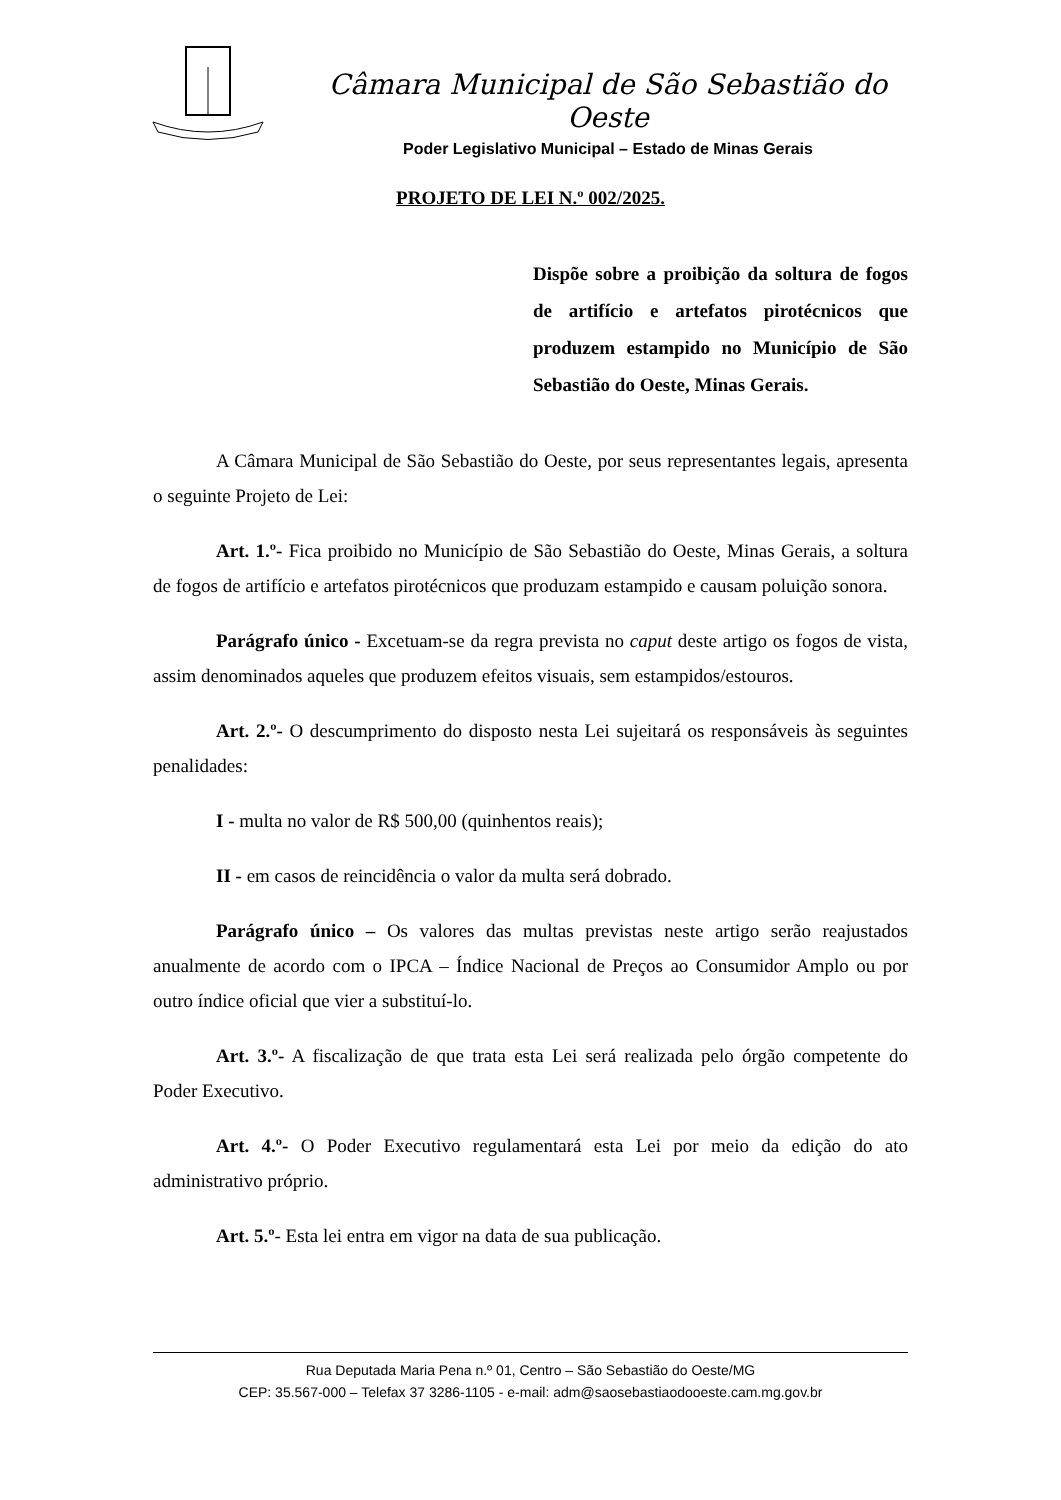Câmara Municipal de São Sebastião do Oeste
Poder Legislativo Municipal – Estado de Minas Gerais
PROJETO DE LEI N.º 002/2025.
Dispõe sobre a proibição da soltura de fogos de artifício e artefatos pirotécnicos que produzem estampido no Município de São Sebastião do Oeste, Minas Gerais.
A Câmara Municipal de São Sebastião do Oeste, por seus representantes legais, apresenta o seguinte Projeto de Lei:
Art. 1.º- Fica proibido no Município de São Sebastião do Oeste, Minas Gerais, a soltura de fogos de artifício e artefatos pirotécnicos que produzam estampido e causam poluição sonora.
Parágrafo único - Excetuam-se da regra prevista no caput deste artigo os fogos de vista, assim denominados aqueles que produzem efeitos visuais, sem estampidos/estouros.
Art. 2.º- O descumprimento do disposto nesta Lei sujeitará os responsáveis às seguintes penalidades:
I - multa no valor de R$ 500,00 (quinhentos reais);
II - em casos de reincidência o valor da multa será dobrado.
Parágrafo único – Os valores das multas previstas neste artigo serão reajustados anualmente de acordo com o IPCA – Índice Nacional de Preços ao Consumidor Amplo ou por outro índice oficial que vier a substituí-lo.
Art. 3.º- A fiscalização de que trata esta Lei será realizada pelo órgão competente do Poder Executivo.
Art. 4.º- O Poder Executivo regulamentará esta Lei por meio da edição do ato administrativo próprio.
Art. 5.º- Esta lei entra em vigor na data de sua publicação.
Rua Deputada Maria Pena n.º 01, Centro – São Sebastião do Oeste/MG
CEP: 35.567-000 – Telefax 37 3286-1105 - e-mail: adm@saosebastiaodooeste.cam.mg.gov.br